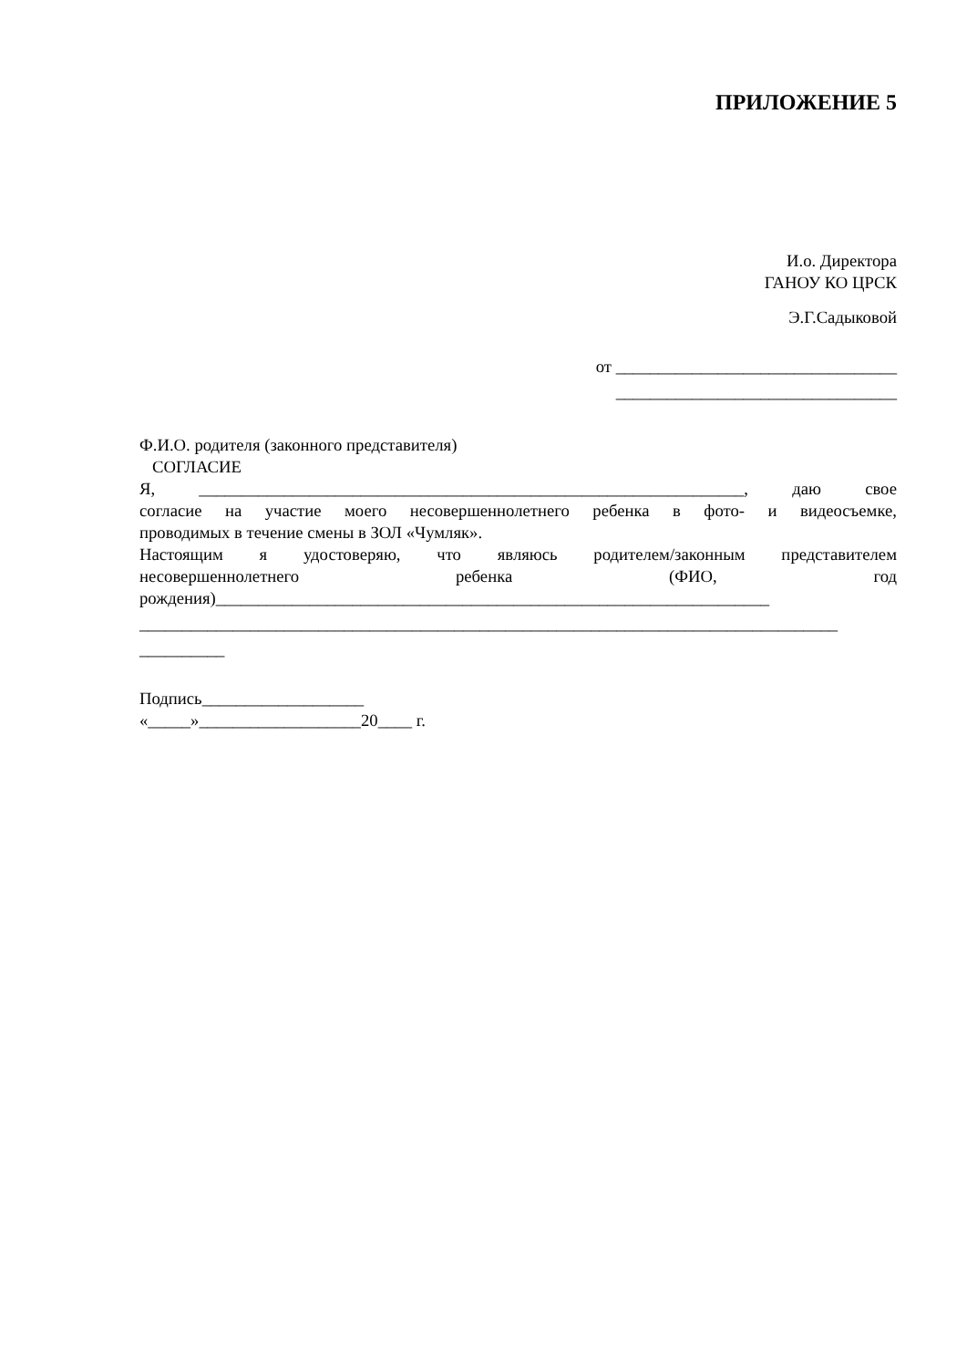ПРИЛОЖЕНИЕ 5
И.о. Директора
ГАНОУ КО ЦРСК
Э.Г.Садыковой
от _________________________________
_________________________________
Ф.И.О. родителя (законного представителя)
СОГЛАСИЕ
Я, ________________________________________________________________, даю свое
согласие на участие моего несовершеннолетнего ребенка в фото- и видеосъемке,
проводимых в течение смены в ЗОЛ «Чумляк».
Настоящим я удостоверяю, что являюсь родителем/законным представителем
несовершеннолетнего ребенка (ФИО, год
рождения)_________________________________________________________________
__________________________________________________________________________________
__________
Подпись___________________
«_____»___________________20____ г.